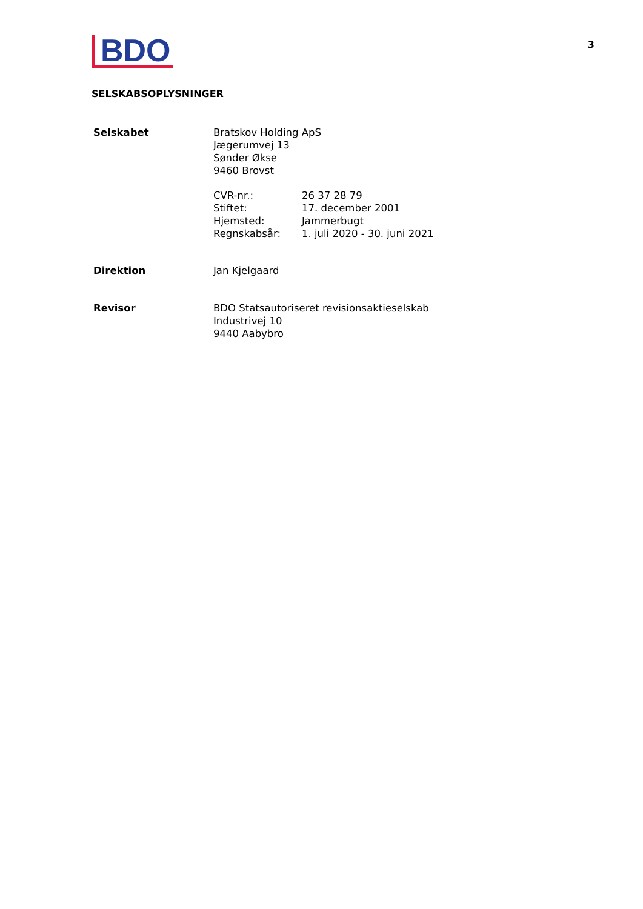BDO
3
SELSKABSOPLYSNINGER
Selskabet Bratskov Holding ApS
Jægerumvej 13
Sønder Økse
9460 Brovst
CVR-nr.:
Stiftet:
Hjemsted:
Regnskabsår:
26 37 28 79
17. december 2001
Jammerbugt
1. juli 2020 - 30. juni 2021
Direktion Jan Kjelgaard
Revisor BDO Statsautoriseret revisionsaktieselskab
Industrivej 10
9440 Aabybro